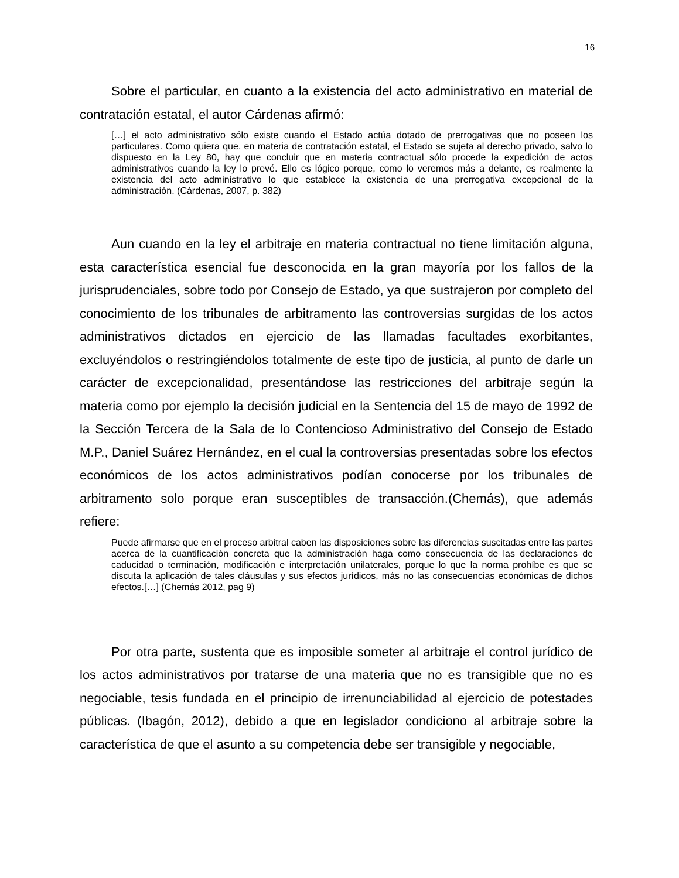16
Sobre el particular, en cuanto a la existencia del acto administrativo en material de contratación estatal, el autor Cárdenas afirmó:
[…] el acto administrativo sólo existe cuando el Estado actúa dotado de prerrogativas que no poseen los particulares. Como quiera que, en materia de contratación estatal, el Estado se sujeta al derecho privado, salvo lo dispuesto en la Ley 80, hay que concluir que en materia contractual sólo procede la expedición de actos administrativos cuando la ley lo prevé. Ello es lógico porque, como lo veremos más a delante, es realmente la existencia del acto administrativo lo que establece la existencia de una prerrogativa excepcional de la administración. (Cárdenas, 2007, p. 382)
Aun cuando en la ley el arbitraje en materia contractual no tiene limitación alguna, esta característica esencial fue desconocida en la gran mayoría por los fallos de la jurisprudenciales, sobre todo por Consejo de Estado, ya que sustrajeron por completo del conocimiento de los tribunales de arbitramento las controversias surgidas de los actos administrativos dictados en ejercicio de las llamadas facultades exorbitantes, excluyéndolos o restringiéndolos totalmente de este tipo de justicia, al punto de darle un carácter de excepcionalidad, presentándose las restricciones del arbitraje según la materia como por ejemplo la decisión judicial en la Sentencia del 15 de mayo de 1992 de la Sección Tercera de la Sala de lo Contencioso Administrativo del Consejo de Estado M.P., Daniel Suárez Hernández, en el cual la controversias presentadas sobre los efectos económicos de los actos administrativos podían conocerse por los tribunales de arbitramento solo porque eran susceptibles de transacción.(Chemás), que además refiere:
Puede afirmarse que en el proceso arbitral caben las disposiciones sobre las diferencias suscitadas entre las partes acerca de la cuantificación concreta que la administración haga como consecuencia de las declaraciones de caducidad o terminación, modificación e interpretación unilaterales, porque lo que la norma prohíbe es que se discuta la aplicación de tales cláusulas y sus efectos jurídicos, más no las consecuencias económicas de dichos efectos.[…] (Chemás 2012, pag 9)
Por otra parte, sustenta que es imposible someter al arbitraje el control jurídico de los actos administrativos por tratarse de una materia que no es transigible que no es negociable, tesis fundada en el principio de irrenunciabilidad al ejercicio de potestades públicas. (Ibagón, 2012), debido a que en legislador condiciono al arbitraje sobre la característica de que el asunto a su competencia debe ser transigible y negociable,